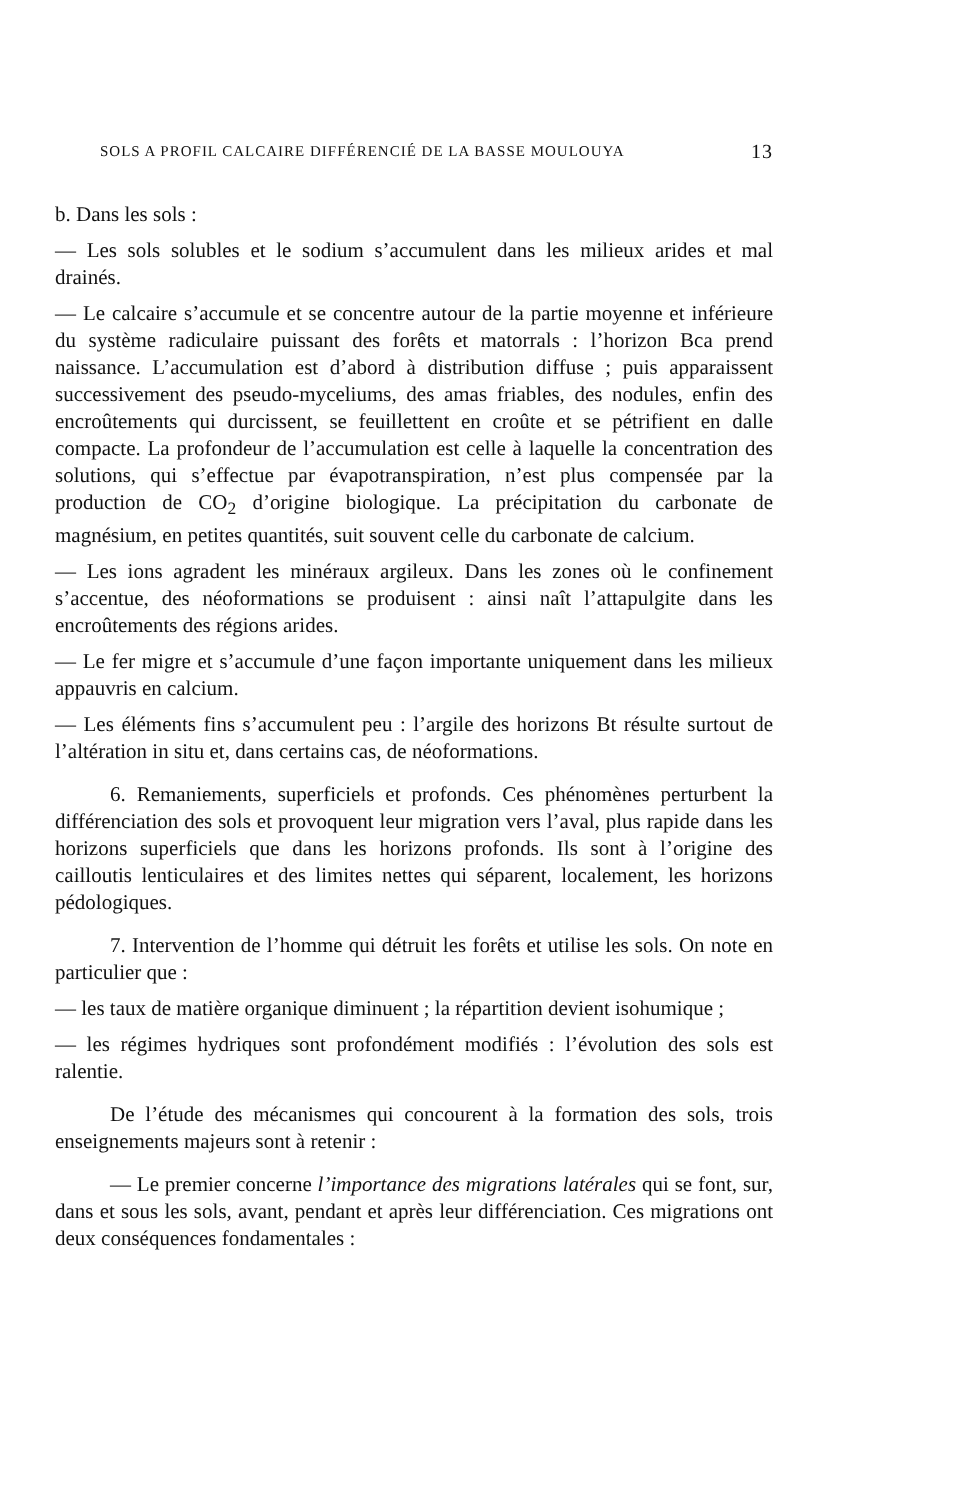SOLS A PROFIL CALCAIRE DIFFÉRENCIÉ DE LA BASSE MOULOUYA 13
b. Dans les sols :
— Les sols solubles et le sodium s’accumulent dans les milieux arides et mal drainés.
— Le calcaire s’accumule et se concentre autour de la partie moyenne et inférieure du système radiculaire puissant des forêts et matorrals : l’horizon Bca prend naissance. L’accumulation est d’abord à distribution diffuse ; puis apparaissent successivement des pseudo-myceliums, des amas friables, des nodules, enfin des encroûtements qui durcissent, se feuillettent en croûte et se pétrifient en dalle compacte. La profondeur de l’accumulation est celle à laquelle la concentration des solutions, qui s’effectue par évapotranspiration, n’est plus compensée par la production de CO<sub>2</sub> d’origine biologique. La précipitation du carbonate de magnésium, en petites quantités, suit souvent celle du carbonate de calcium.
— Les ions agradent les minéraux argileux. Dans les zones où le confinement s’accentue, des néoformations se produisent : ainsi naît l’attapulgite dans les encroûtements des régions arides.
— Le fer migre et s’accumule d’une façon importante uniquement dans les milieux appauvris en calcium.
— Les éléments fins s’accumulent peu : l’argile des horizons Bt résulte surtout de l’altération in situ et, dans certains cas, de néoformations.
6. Remaniements, superficiels et profonds. Ces phénomènes perturbent la différenciation des sols et provoquent leur migration vers l’aval, plus rapide dans les horizons superficiels que dans les horizons profonds. Ils sont à l’origine des cailloutis lenticulaires et des limites nettes qui séparent, localement, les horizons pédologiques.
7. Intervention de l’homme qui détruit les forêts et utilise les sols. On note en particulier que :
— les taux de matière organique diminuent ; la répartition devient isohumique ;
— les régimes hydriques sont profondément modifiés : l’évolution des sols est ralentie.
De l’étude des mécanismes qui concourent à la formation des sols, trois enseignements majeurs sont à retenir :
— Le premier concerne l’importance des migrations latérales qui se font, sur, dans et sous les sols, avant, pendant et après leur différenciation. Ces migrations ont deux conséquences fondamentales :